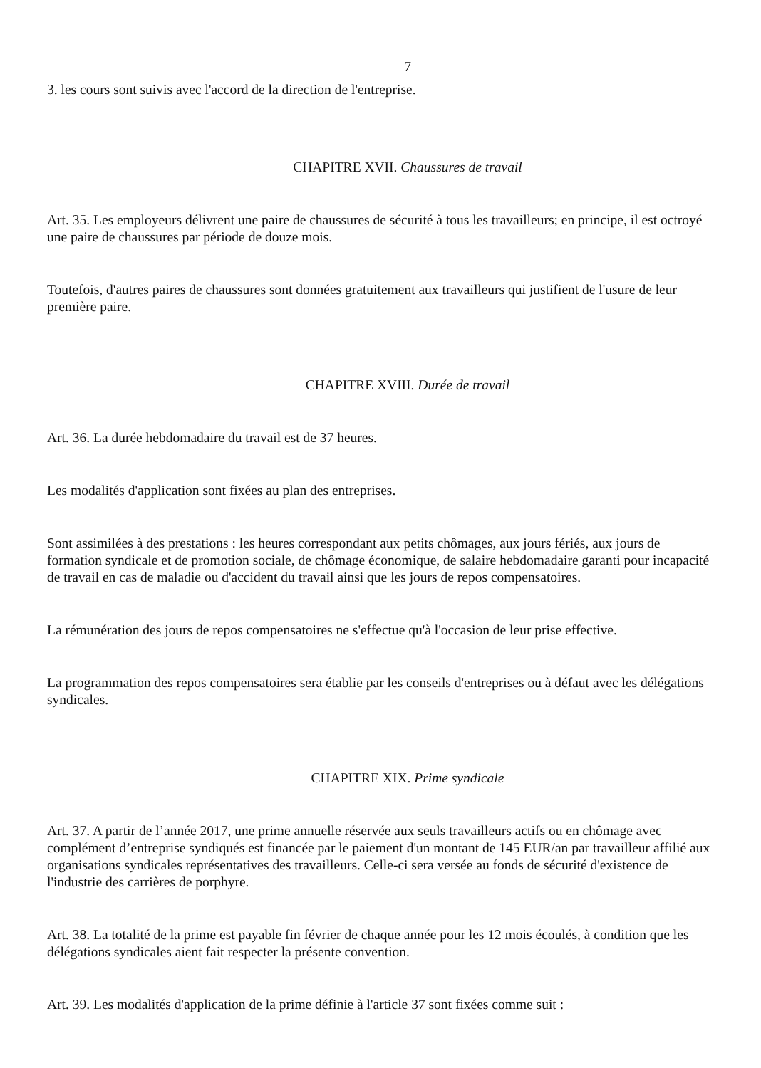7
3. les cours sont suivis avec l'accord de la direction de l'entreprise.
CHAPITRE XVII. Chaussures de travail
Art. 35. Les employeurs délivrent une paire de chaussures de sécurité à tous les travailleurs; en principe, il est octroyé une paire de chaussures par période de douze mois.
Toutefois, d'autres paires de chaussures sont données gratuitement aux travailleurs qui justifient de l'usure de leur première paire.
CHAPITRE XVIII. Durée de travail
Art. 36. La durée hebdomadaire du travail est de 37 heures.
Les modalités d'application sont fixées au plan des entreprises.
Sont assimilées à des prestations : les heures correspondant aux petits chômages, aux jours fériés, aux jours de formation syndicale et de promotion sociale, de chômage économique, de salaire hebdomadaire garanti pour incapacité de travail en cas de maladie ou d'accident du travail ainsi que les jours de repos compensatoires.
La rémunération des jours de repos compensatoires ne s'effectue qu'à l'occasion de leur prise effective.
La programmation des repos compensatoires sera établie par les conseils d'entreprises ou à défaut avec les délégations syndicales.
CHAPITRE XIX. Prime syndicale
Art. 37. A partir de l’année 2017, une prime annuelle réservée aux seuls travailleurs actifs ou en chômage avec complément d’entreprise syndiqués est financée par le paiement d'un montant de 145 EUR/an par travailleur affilié aux organisations syndicales représentatives des travailleurs. Celle-ci sera versée au fonds de sécurité d'existence de l'industrie des carrières de porphyre.
Art. 38. La totalité de la prime est payable fin février de chaque année pour les 12 mois écoulés, à condition que les délégations syndicales aient fait respecter la présente convention.
Art. 39. Les modalités d'application de la prime définie à l'article 37 sont fixées comme suit :